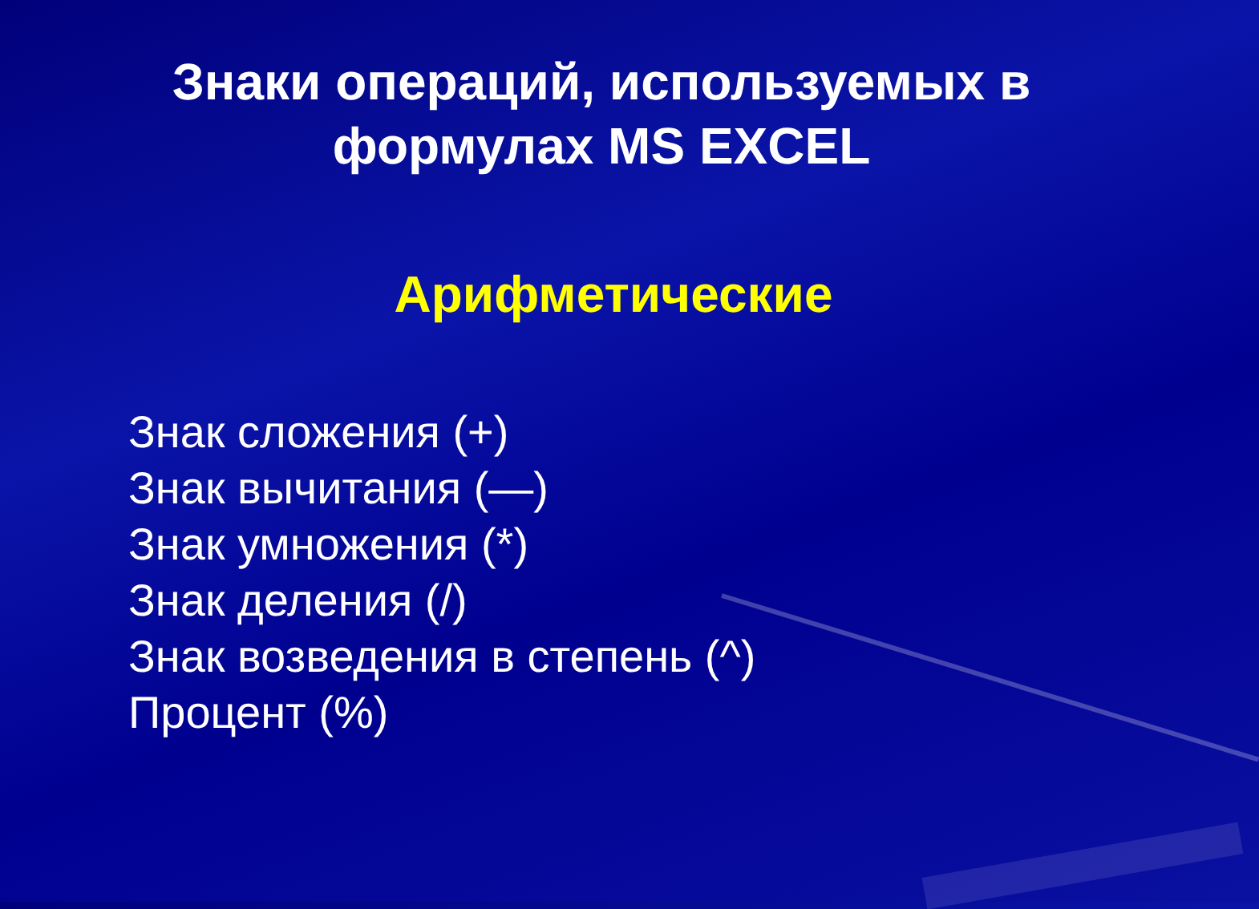Знаки операций, используемых в
формулах MS EXCEL
Арифметические
Знак сложения (+)
Знак вычитания (—)
Знак умножения (*)
Знак деления (/)
Знак возведения в степень (^)
Процент (%)